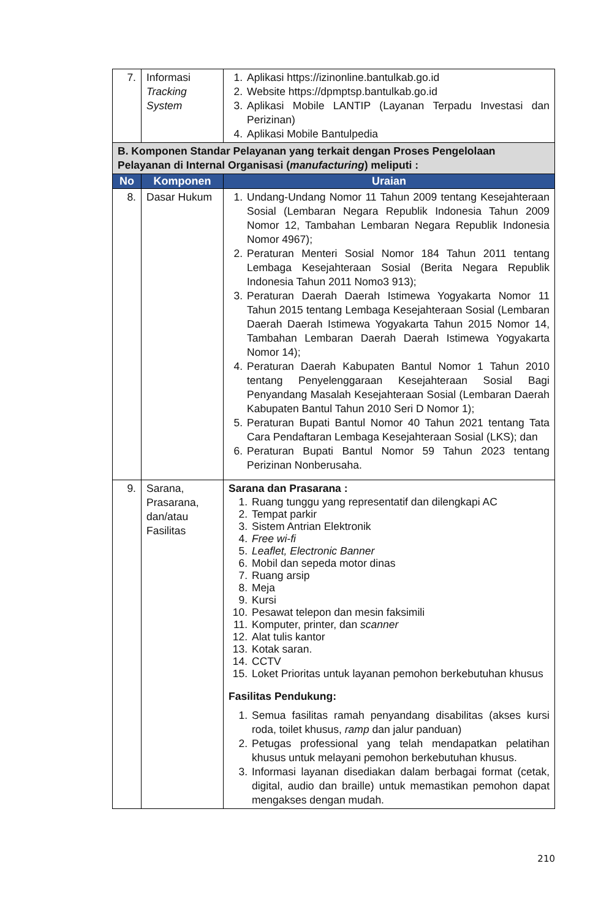| 7. | Informasi Tracking System | 1. Aplikasi https://izinonline.bantulkab.go.id 2. Website https://dpmptsp.bantulkab.go.id 3. Aplikasi Mobile LANTIP (Layanan Terpadu Investasi dan Perizinan) 4. Aplikasi Mobile Bantulpedia |
| B. Komponen Standar Pelayanan yang terkait dengan Proses Pengelolaan Pelayanan di Internal Organisasi ( manufacturing ) meliputi : | | |
| No | Komponen | Uraian |
| 8. | Dasar Hukum | 1. Undang-Undang Nomor 11 Tahun 2009 tentang Kesejahteraan Sosial (Lembaran Negara Republik Indonesia Tahun 2009 Nomor 12, Tambahan Lembaran Negara Republik Indonesia Nomor 4967); 2. Peraturan Menteri Sosial Nomor 184 Tahun 2011 tentang Lembaga Kesejahteraan Sosial (Berita Negara Republik Indonesia Tahun 2011 Nomo3 913); 3. Peraturan Daerah Daerah Istimewa Yogyakarta Nomor 11 Tahun 2015 tentang Lembaga Kesejahteraan Sosial (Lembaran Daerah Daerah Istimewa Yogyakarta Tahun 2015 Nomor 14, Tambahan Lembaran Daerah Daerah Istimewa Yogyakarta Nomor 14); 4. Peraturan Daerah Kabupaten Bantul Nomor 1 Tahun 2010 tentang Penyelenggaraan Kesejahteraan Sosial Bagi Penyandang Masalah Kesejahteraan Sosial (Lembaran Daerah Kabupaten Bantul Tahun 2010 Seri D Nomor 1); 5. Peraturan Bupati Bantul Nomor 40 Tahun 2021 tentang Tata Cara Pendaftaran Lembaga Kesejahteraan Sosial (LKS); dan 6. Peraturan Bupati Bantul Nomor 59 Tahun 2023 tentang Perizinan Nonberusaha. |
| 9. | Sarana, Prasarana, dan/atau Fasilitas | Sarana dan Prasarana : 1. Ruang tunggu yang representatif dan dilengkapi AC 2. Tempat parkir 3. Sistem Antrian Elektronik 4. Free wi-fi 5. Leaflet, Electronic Banner 6. Mobil dan sepeda motor dinas 7. Ruang arsip 8. Meja 9. Kursi 10. Pesawat telepon dan mesin faksimili 11. Komputer, printer, dan scanner 12. Alat tulis kantor 13. Kotak saran. 14. CCTV 15. Loket Prioritas untuk layanan pemohon berkebutuhan khusus Fasilitas Pendukung: 1. Semua fasilitas ramah penyandang disabilitas (akses kursi roda, toilet khusus, ramp dan jalur panduan) 2. Petugas professional yang telah mendapatkan pelatihan khusus untuk melayani pemohon berkebutuhan khusus. 3. Informasi layanan disediakan dalam berbagai format (cetak, digital, audio dan braille) untuk memastikan pemohon dapat mengakses dengan mudah. |
210